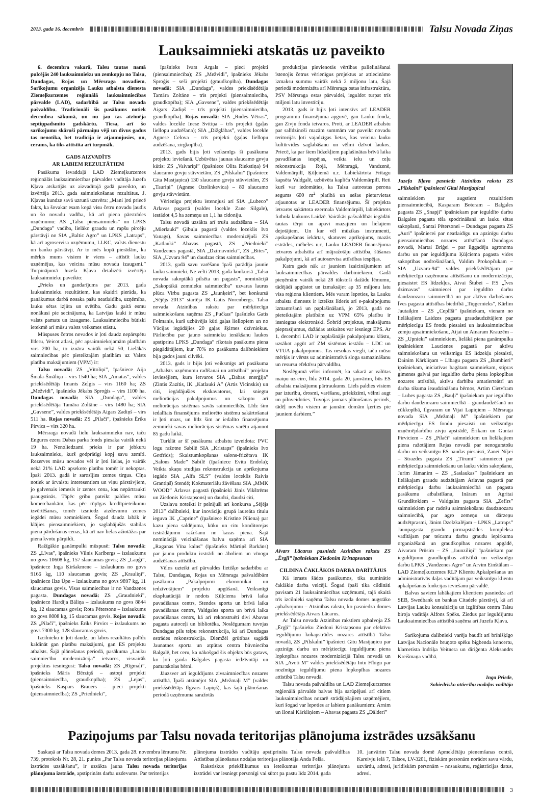2013. gada 16. decembris
Talsu Novada Ziņas
Lauksaimnieki atskatās uz paveikto
6. decembra vakarā, Talsu tautas namā pulcējās 240 lauksaimnieku un zemkopju no Talsu, Dundagas, Rojas un Mērsraga novadiem. Sarīkojumu organizēja Lauku atbalsta dienesta Ziemeļkurzemes reģionālā lauksaimniecības pārvalde (LAD), sadarbībā ar Talsu novada pašvaldību. Tradicionāli šis pasākums notiek decembra sākumā, un nu jau tas atzīmēja septiņpadsmito gadskārtu. Tiesa, arī šo sarīkojumu skāruši pārmaiņu vēji un divus gadus tas nenotika, bet tradīcija ir atjaunojusies, un, cerams, ka tiks attīstīta arī turpmāk.
GADS AIZVADĪTS
AR LABIEM REZULTĀTIEM
Pasākuma ievaddaļā LAD Ziemeļkurzemes reģionālās lauksaimniecības pārvaldes vadītāja Juzefa Kļava atskatījās uz aizvadītajā gadā paveikto, un izvērtēja 2013. gada saimniekošanas rezultātus. J. Kļavas kundze savā uzrunā uzsvēra: „Mani ļoti priecē fakts, ka šovakar esam kopā visu četru novadu ļaudis un šo novadu vadība, kā arī piena pārstrādes uzņēmumu: AS „Talsu piensaimnieks” un LPKS „Dundaga” vadība, lielāko graudu un rapšu pircēju pārstāvji no SIA „Baltic Agro” un LPKS „Latraps”, kā arī agroservisa uzņēmumu, LLKC, valsts dienestu un banku pārstāvji. Ar to mēs kopā pierādām, ka mērķis mums visiem ir viens – attīstīt lauku uzņēmējus, kas veicina mūsu novadu izaugsmi.” Turpinājumā Juzefa Kļava detalizēti izvērtēja lauksaimnieku paveikto:
„Prieks un gandarījums par 2013. gada lauksaimnieku rezultātiem, kas skaidri pierāda, ka panākumus darbā nosaka pašu neatlaidība, uzņēmība, lauku sētas izjūta un svētība. Gadu gaitā esmu nonākusi pie secinājuma, ka Latvijas lauki ir mūsu valsts pamats un izaugsme. Lauksaimniecība būtiski ietekmē arī mūsu valsts veiksmes stāstu.
Mūspuses četros novados ir ļoti daudz nepārspētu līderu. Veicot atlasi, pēc apsaimniekojamām platībām virs 200 ha, to iznāca vairāk nekā 50. Lielākās saimniecības pēc pieteiktajām platībām uz Valsts platību maksājumiem (VPM) ir:
Talsu novadā: ZS „Vītoliņi”, īpašniece Aija Šmala-Šmāliņa – virs 1540 ha; SIA „Amatas”, valdes priekšsēdētājs Imants Zeļģis – virs 1160 ha; ZS „Mežvidi”, īpašnieks Jēkabs Sproģis – virs 1100 ha. Dundagas novadā: SIA „Dundaga”, valdes priekšsēdētāja Tamāra Zoltāne – virs 1480 ha; SIA „Gavsene”, valdes priekšsēdētājs Aigars Zadiņš – virs 511 ha. Rojas novadā: ZS „Pilači”, īpašnieks Ēriks Pirvics – virs 320 ha.
Mērsraga novadā lielu lauksaimnieku nav, taču Engures ezera Dabas parka fonds piesaka vairāk nekā 19 ha. Nenoliedzami prieks ir par jebkuru lauksaimnieku, kurš godprātīgi kopj savu zemīti. Rezerves mūsu novados vēl ir ļoti lielas, jo vairāk nekā 21% LAD apsekoto platību tomēr ir nekoptas. Īpaši 2013. gadā ir sarosījies zemes tirgus. Cīņa notiek ar ārvalstu interesentiem un viņu pārstāvjiem, jo galvenais iemesls ir zemes cena, kas nepārtraukti paaugstinās. Tāpēc gribu pateikt paldies mūsu komercbankām, kas pēc rūpīgas kredītpieteikumu izvērtēšanas, tomēr izsniedz aizdevumu zemes iegādei mūsu zemniekiem. Šogad daudz labāk ir klājies piensaimniekiem, jo saglabājušās stabilas piena pārdošanas cenas, kā arī nav lielas ažiotāžas par piena kvotu pārpildi.
Ražīgākie ganāmpulki mūspusē: Talsu novadā: ZS „Līvas”, īpašnieks Vilnis Karlbergs – izslaukums no govs 10608 kg, 157 slaucamas govis; ZS „Laņģi”, īpašniece Inga Ķiršakmene – izslaukums no govs 9166 kg, 110 slaucamas govis; ZS „Krauliņi”, īpašniece Ilze Ūpe – izslaukums no govs 9897 kg, 11 slaucamas govis. Visas saimniecības ir no Vandzenes pagasta. Dundagas novadā: ZS „Graudnieki”, īpašniece Hardija Bāliņa – izslaukums no govs 8844 kg, 12 slaucamas govis; Rota Pētersone – izslaukums no govs 8008 kg, 15 slaucamas govis. Rojas novadā: ZS „Pilači”, īpašnieks Ēriks Pirvics – izslaukums no govs 7300 kg, 128 slaucamas govis.
Izcilnieku ir ļoti daudz, un labos rezultātus palīdz kaldināt gan platību maksājumi, gan ES projektu atbalsts. Šajā plānošanas periodā, pasākuma „Lauku saimniecību modernizācija” ietvaros, visvairāk projektus iesniegusi: Talsu novadā: ZS „Rīgmaļi”, īpašnieks Māris Bērziņš – astoņi projekti (piensaimniecība, graudkopība); ZS „Lejas”, īpašnieks Kaspars Brauers – pieci projekti (piensaimniecība); ZS „Priednieki”,
īpašnieks Ivars Ārgals – pieci projekti (piensaimniecība); ZS „Mežvidi”, īpašnieks Jēkabs Sproģis – seši projekti (graudkopība). Dundagas novadā: SIA „Dundaga”, valdes priekšsēdētāja Tamāra Zoltāne – trīs projekti (piensaimniecība, graudkopība); SIA „Gavsene”, valdes priekšsēdētājs Aigars Zadiņš – trīs projekti (piensaimniecība, graudkopība). Rojas novadā: SIA „Rudes Vētras”, valdes locekle Inese Svitiņa – trīs projekti (gaļas liellopu audzēšana); SIA „Dižglābas”, valdes locekle Agnese Celova – trīs projekti (gaļas liellopu audzēšana, zirgkopība).
2013. gads bijis ļoti veiksmīgs šī pasākuma projektu ieviešanā. Uzbūvētas jaunas slaucamo govju kūtis: ZS „Vaivariņi” (īpašniece Olita Riekstiņa) 94 slaucamo govju stāvvietām, ZS „Pilskalni” (īpašniece Gita Mastjaņica) 130 slaucamo govju stāvvietām, ZS „Tauriņi” (Agnese Ozolinkevica) – 80 slaucamo govju stāvvietām.
Vērienīgu projektu īstenojusi arī SIA „Lubeco” Ārlavas pagastā (valdes locekle Zane Silgale), iestādot 4,5 ha zemeņu un 1,1 ha cidoniju.
Talsu novadā uzsākta arī trušu audzēšana – SIA „Mierlauki” Ģibuļu pagastā (valdes loceklis Ivo Vanags). Savas saimniecības modernizējuši ZS „Katlauki” Abavas pagastā, ZS „Priednieki” Vandzenes pagastā, SIA „Dzirnavnieki”, ZS „Bites”, SIA „Uzvara 94” un daudzas citas saimniecības.
2013. gadā savu varēšanu īpaši parādīja jaunie lauku saimnieki. Ne velti 2013. gada konkursā „Talsu novada sakoptākā pilsēta un pagasts”, nominācijā „Sakoptākā zemnieku saimniecība” uzvaras laurus plūca Virbu pagasta ZS „Jaunķeiri”, bet konkursā „Sējējs 2013” startēja IK Gatis Norenbergs. Talsu novada Atzinības rakstu par mērķtiecīgu saimniekošanu saņēma ZS „Pučkas” īpašnieks Gatis Folmanis, kurš uzbūvējis kūti gaļas liellopiem un no Vācijas iegādājies 20 gaļas šķirnes dzīvniekus. Pārliecību par jauno saimnieku ienākšanu laukos apstiprina LPKS „Dundaga” rīkotais pasākums piena piegādātājiem, kur 70% no pasākuma dalībniekiem bija gados jauni cilvēki.
2013. gads ir bijis ļoti veiksmīgs arī pasākuma „Atbalsts uzņēmumu radīšanai un attīstībai” projektu ieviesējiem, kura ietvaros SIA „Dabas enerģija” (Zintis Zazītis, IK „Katlauki A” (Artis Vicinskis) un citi, iegādājušies ekskavatorus, lai sniegtu meliorācijas pakalpojumus un sakoptu arī meliorācijas sistēmas savās saimniecībās. Līdz šim iedalītais finansējums meliorēto sistēmu sakārtošanai ir ļoti mazs, un līdz šim ar iedalīto finansējumu zemnieki savas meliorācijas sistēmas varētu atjaunot 85 gadu laikā.
Turklāt ar šī pasākuma atbalstu izveidota: PVC logu ražotne Sabilē SIA „Kristaps” (īpašnieks Ivo Gotfrīds); Skaistumkopšanas salons-frizētava IK „Salons Made” Sabilē (īpašniece Evita Endola); Veikta skaņu studijas rekonstrukcija un aprīkojuma iegāde SIA „Alfa SLS” (valdes loceklis Raivis Grantiņš) Stendē; Kokmateriālu žāvēšana SIA „MMK WOOD” Ārlavas pagastā (īpašnieki Jānis Vikštrēms un Ziedonis Kristapsons) un daudzi, daudzi citi.
Uzslavu noteikti ir pelnījuši arī konkursa „Sējējs 2013” dalībnieki, kur inovāciju grupā laureāta titulu ieguva IK „Caprine” (īpašniece Kristīne Piliena) par kazu piena saldējuma, kūku un citu konditorejas izstrādājumu ražošanu no kazas piena. Šajā nominācijā veicināšanas balvu saņēma arī SIA „Raganas Vīna kalns” (īpašnieks Mārtiņš Barkāns) par jaunu produktu izstrādi no āboliem un vīnogu audzēšanas attīstību.
Vēlos uzteikt arī pārvaldes lietišķo sadarbību ar Talsu, Dundagas, Rojas un Mērsraga pašvaldībām pasākuma „Pakalpojumi ekonomikai un iedzīvotājiem” projektu apgūšanā. Veiksmīgi ekspluatācijā ir nodots Ķūļciema brīvā laika pavadīšanas centrs, Stendes sporta un brīvā laika pavadīšanas centrs, Valdgales sporta un brīvā laika pavadīšanas centrs, kā arī rekonstruēti divi Abavas pagasta autoceļi un bibliotēka. Noslēgumam tuvojas Dundagas pils telpu rekonstrukcija, kā arī Dundagas estrādes rekonstrukcija. Diemžēl grūtības sagādā Jaunatnes sporta un atpūtas centra būvniecība Balgalē, bet ceru, ka nākošgad šis objekts būs gatavs, ko ļoti gaida Balgales pagasta iedzīvotāji un pamatskolas bērni.
Jāuzsver arī ieguldījums zivsaimniecības nozares attīstībā. Īpaši atzīmējot SIA „Mežmaļi M” (valdes priekšsēdētājs Ilgvars Lapiņš), kas šajā plānošanas periodā uzņēmuma saražotās
produkcijas pievienotās vērtības palielināšanai īstenojis četrus vērienīgus projektus ar attiecināmo izmaksu summu vairāk nekā 2 miljonu latu. Šajā periodā modernizēta arī Mērsraga ostas infrastruktūra, PSV Mērsraga ostas pārvaldei, ieguldot turpat trīs miljoni latu investīciju.
2013. gads ir bijis ļoti intensīvs arī LEADER programmu finansējuma apguvē, gan Lauku fonda, gan Zivju fonda ietvaros. Proti, ar LEADER atbalstu par salīdzinoši mazām summām var paveikt novadu teritorijās ļoti vajadzīgas lietas, kas veicina lauku kultūrvides saglabāšanu un vēlmi dzīvot laukos. Priecē, ka par šiem līdzekļiem paplašinātas brīvā laika pavadīšanas iespējas, veikta ielu un ceļu rekonstrukcija Rojā, Mērsragā, Vandzenē, Valdemārpilī, Ķūļciemā u.c. Labiekārtota Frītagu kapsēta Valdgalē, uzbūvēta kapliča Valdemārpilī. Reti kurš var iedomāties, ka Talsu autoostas perona segums 600 m<sup>2</sup> platībā un sešas pieturvietas atjaunotas ar LEADER finansējumu. Šī projekta ietvaros sakārtota ezermala Valdemārpilī, labiekārtots futbola laukums Laidzē. Vairākās pašvaldībās iegādāti tautas tērpi un apavi mazajiem un lielajiem dejotājiem. Un kur vēl mūzikas instrumenti, apskaņošanas iekārtas, skatuves aprīkojums, mazās estrādes, mēbeles u.c. Lauku LEADER finansējuma ietvaros atbalstīta arī mājražotāju attīstība, šūšanas pakalpojumi, kā arī autoservisa attīstības iespējas.
Katrs gads nāk ar jauniem izaicinājumiem arī lauksaimniecības pārvaldes darbiniekiem. Gadā pieņēmām vairāk nekā 28 tūkstoši dažādu lēmumu, tādējādi apgūstot un izmaksājot ap 35 miljonu latu visa reģiona klientiem. Mēs varam lepoties, ka Lauku atbalsta dienests ir izteikts līderis arī e-pakalpojumu izmantošanā un paplašināšanā, jo 2013. gadā no pieteiktajām platībām uz VPM 65% platību ir iesniegtas elektroniski. Šobrīd projektus, maksājuma pieprasījumus, dažādas atskaites var iesniegt EPS. Ar 1. decembri LAD ir paplašinājis pakalpojumu klāstu, uzsākot apgūt arī ZM sistēmas iestāžu – LDC un VTUA pakalpojumus. Tas nesokas viegli, taču mūsu mērķis ir vērsts uz administratīvā sloga samazināšanu un resursu efektīvu pārvaldību.
Noslēgumā vēlos informēt, ka sakarā ar valūtas maiņu uz eiro, līdz 2014. gada 20. janvārim, būs ES atbalsta maksājumu pārtraukums. Liels paldies visiem par izturību, drosmi, varēšanu, priekšzīmi, vēlmi augt un pilnveidoties. Tuvojas jaunais plānošanas periods, tādēļ novēlu visiem ar jaunām domām ķerties pie jauniem darbiem.”
Aivars Lācarus pasniedz Atzinības rakstu ZS „Ērgļi” īpašniekam Ziedonim Kristapsonam
CILDINA ČAKLĀKOS DARBA DARĪTĀJUS
Kā ierasts šādos pasākumos, tika suminātie čaklākie darba veicēji. Šogad īpaši tika cildināti pavisam 21 lauksaimniecības uzņēmumi, tajā skaitā trīs izcilnieki saņēma Talsu novada domes augstāko apbalvojumu – Atzinības rakstu, ko pasniedza domes priekšsēdētājs Aivars Lācarus.
Ar Talsu novada Atzinības rakstiem apbalvoja ZS „Ērgļi” īpašnieku Ziedoni Kristapsonu par efektīvu ieguldījumu kokapstrādes nozares attīstībā Talsu novadā, ZS „Pilskalni” īpašnieci Gitu Mastjaņicu par apzinīgu darbu un mērķtiecīgu ieguldījumu piena lopkopības nozares modernizācijā Talsu novadā un SIA „Avoti M” valdes priekšsēdētāju Intu Fībigu par nozīmīgu ieguldījumu piena lopkopības nozares attīstībā Talsu novadā.
Talsu novada pašvaldība un LAD Ziemeļkurzemes reģionālā pārvalde balvas bija sarūpējusi arī citiem lauksaimniecības nozarē strādājošajiem uzņēmējiem, kuri šogad var lepoties ar labiem panākumiem: Arnim un Ilonai Kārkliņiem – Abavas pagasta ZS „Dālderi”
Juzefa Kļava pasniedz Atzinības rakstu ZS „Pilskalni” īpašniecei Gitai Mastjaņicai
saimniekiem par augstiem rezultātiem piensaimniecībā, Kasparam Boteram – Balgales pagasta ZS „Snapji” īpašniekam par ieguldīto darbu Balgales pagasta tēla spodrināšanā un lauku sētas sakopšanā, Santai Pētersonei – Dundagas pagasta ZS „Auri” īpašniecei par neatlaidīgu un apzinīgu darbu piensaimniecības nozares attīstīšanā Dundagas novadā, Martai Briģei – par ilggadēju agronoma darbu un par ieguldījumu Ķūļciema pagasta vides sakoptības nodrošināšanā, Valdim Prokopčukam – SIA „Uzvara-94” valdes priekšsēdētājam par mērķtiecīgu uzņēmuma attīstīšanu un modernizāciju, piesaistot ES līdzekļus, Aivai Štubei – P.S „Īves dzirnavas” saimniecei par ieguldīto darbu daudznozaru saimniecībā un par aktīvu darbošanos Īves pagasta attīstības biedrībā „Tiņģernieks”, Kārlim Jautaiķim – ZS „Ceplīši” īpašniekam, vienam no lielākajiem Laidzes pagasta graudaudzētājiem par mērķtiecīgu ES fondu piesaisti un lauksaimniecības zemju apsaimniekošanu, Aijai un Ainaram Krauzēm – ZS „Upnieki” saimniekiem, lielākā piena ganāmpulka īpašniekiem Laucienes pagastā par aktīvu saimniekošanu un veiksmīgu ES līdzekļu piesaisti, Dainim Kārkliņam – Lībagu pagasta ZS „Bumbieri” īpašniekam, iniciatīvas bagātam saimniekam, stipras ģimenes galvai par ieguldīto darbu piena lopkopības nozares attīstībā, aktīvu darbību amatierteātrī un darba tikuma ieaudzināšanu bērnos, Artim Cietvīram – Lubes pagasta ZS „Bauļi” īpašniekam par ieguldīto darbu daudznozaru saimniecībā – graudaudzēšanā un cūkkopībā, Ilgvaram un Vijai Lapiņiem – Mērsraga novada SIA „Mežmaļi M” īpašniekiem par mērķtiecīgu ES fondu piesaisti un veiksmīgu uzņēmējdarbību zivju apstrādē, Ērikam un Guntai Pirviciem – ZS „Pilači” saimniekiem un lielākajiem piena ražotājiem Rojas novadā par nenogurstošu darbu un veiksmīgu ES naudas piesaisti, Zanei Niķei – Strazdes pagasta ZS „Tīrumi” saimniecei par mērķtiecīgu saimniekošanu un lauku vides sakopšanu, Jurim Jāmanim – ZS „Saslaukas” īpašniekam un lielākajam graudu audzētājam Ārlavas pagastā par mērķtiecīgu darbu lauksaimniecībā un pagasta pasākumu atbalstīšanu, Ināram un Agritai Grundštokiem – Valdgales pagasta SIA „Zefīrs” saimniekiem par radošu saimniekošanu daudznozaru saimniecībā, par agro zemeņu un dārzeņu audzētprasmi, Jānim Dzelzkalējam – LPKS „Latraps” Jaunpagasta graudu pirmapstrādes kompleksa vadītājam par teicamu darbu graudu iepirkuma organizēšanā un graudkopības nozares apgādē, Aivaram Prūsim – ZS „Jaunziliņi” īpašniekam par ieguldījumu graudkopības attīstībā un veiksmīgu darbu LPKS „Vandzenes Agro” un Arvim Einštālam – LAD Ziemeļkurzemes RLP Klientu Apkalpošanas un administratīvās daļas vadītājam par veiksmīgu klientu apkalpošanas funkcijas ieviešanu pārvaldē.
Balvas saviem labākajiem klientiem pasniedza arī SEB, Swedbank un bankas Citadele pārstāvji, kā arī Latvijas Lauku konsultāciju un izglītības centra Talsu biroja vadītājs Alfons Spēks. Ziedus par ieguldījumu Lauksaimniecības attīstībā saņēma arī Juzefa Kļava.
Sarīkojuma dalībnieki varēja baudīt arī brīnišķīgo Latvijas Nacionālo bruņoto spēku bigbenda koncertu, klarnetista Indriķa Veitnera un diriģenta Aleksandrs Kreišmaņa vadībā.
Inga Priede,
Sabiedrisko attiecību nodaļas vadītāja
Paziņojums par Talsu novada teritorijas plānojuma izstrādes uzsākšanu
Saskaņā ar Talsu novada domes 2013. gada 28. novembra lēmumu Nr. 739, protokols Nr. 28, 21. punkts „Par Talsu novada teritorijas plānojuma izstrādes uzsākšanu”, ir uzsākta jauna Talsu novada teritorijas plānojuma izstrāde, apstiprināts darba uzdevums. Par teritorijas
plānojuma izstrādes vadītāju apstiprināta Talsu novada pašvaldības Attīstības plānošanas nodaļas teritorijas plānotāja Anda Felša.
Rakstiskus priekšlikumus un ieteikumus teritorijas plānojuma izstrādei var iesniegt personīgi vai sūtot pa pastu līdz 2014. gada
10. janvārim Talsu novada domē Apmeklētāju pieņemšanas centrā, Kareivju ielā 7, Talsos, LV-3201, fiziskām personām norādot savu vārdu, uzvārdu, adresi, juridiskām personām – nosaukumu, reģistrācijas datus, adresi.
3